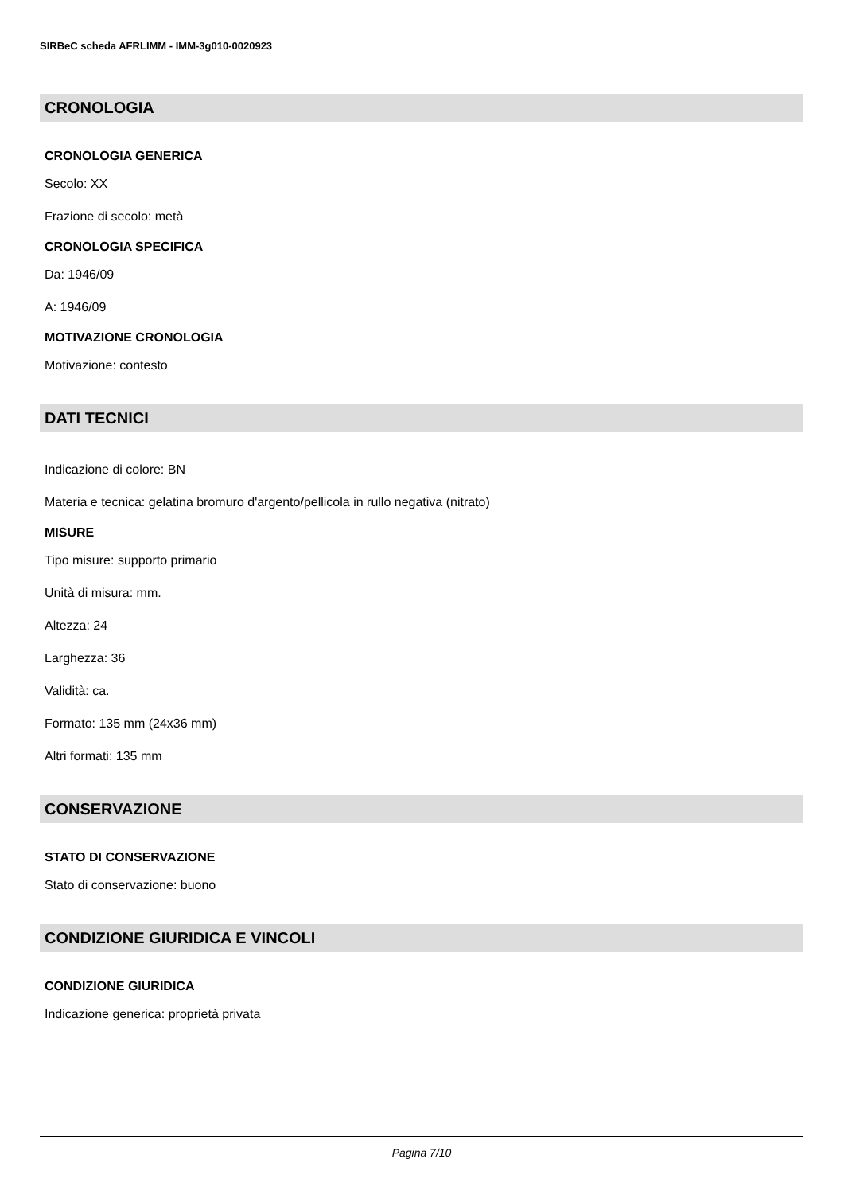SIRBeC scheda AFRLIMM - IMM-3g010-0020923
CRONOLOGIA
CRONOLOGIA GENERICA
Secolo: XX
Frazione di secolo: metà
CRONOLOGIA SPECIFICA
Da: 1946/09
A: 1946/09
MOTIVAZIONE CRONOLOGIA
Motivazione: contesto
DATI TECNICI
Indicazione di colore: BN
Materia e tecnica: gelatina bromuro d'argento/pellicola in rullo negativa (nitrato)
MISURE
Tipo misure: supporto primario
Unità di misura: mm.
Altezza: 24
Larghezza: 36
Validità: ca.
Formato: 135 mm (24x36 mm)
Altri formati: 135 mm
CONSERVAZIONE
STATO DI CONSERVAZIONE
Stato di conservazione: buono
CONDIZIONE GIURIDICA E VINCOLI
CONDIZIONE GIURIDICA
Indicazione generica: proprietà privata
Pagina 7/10